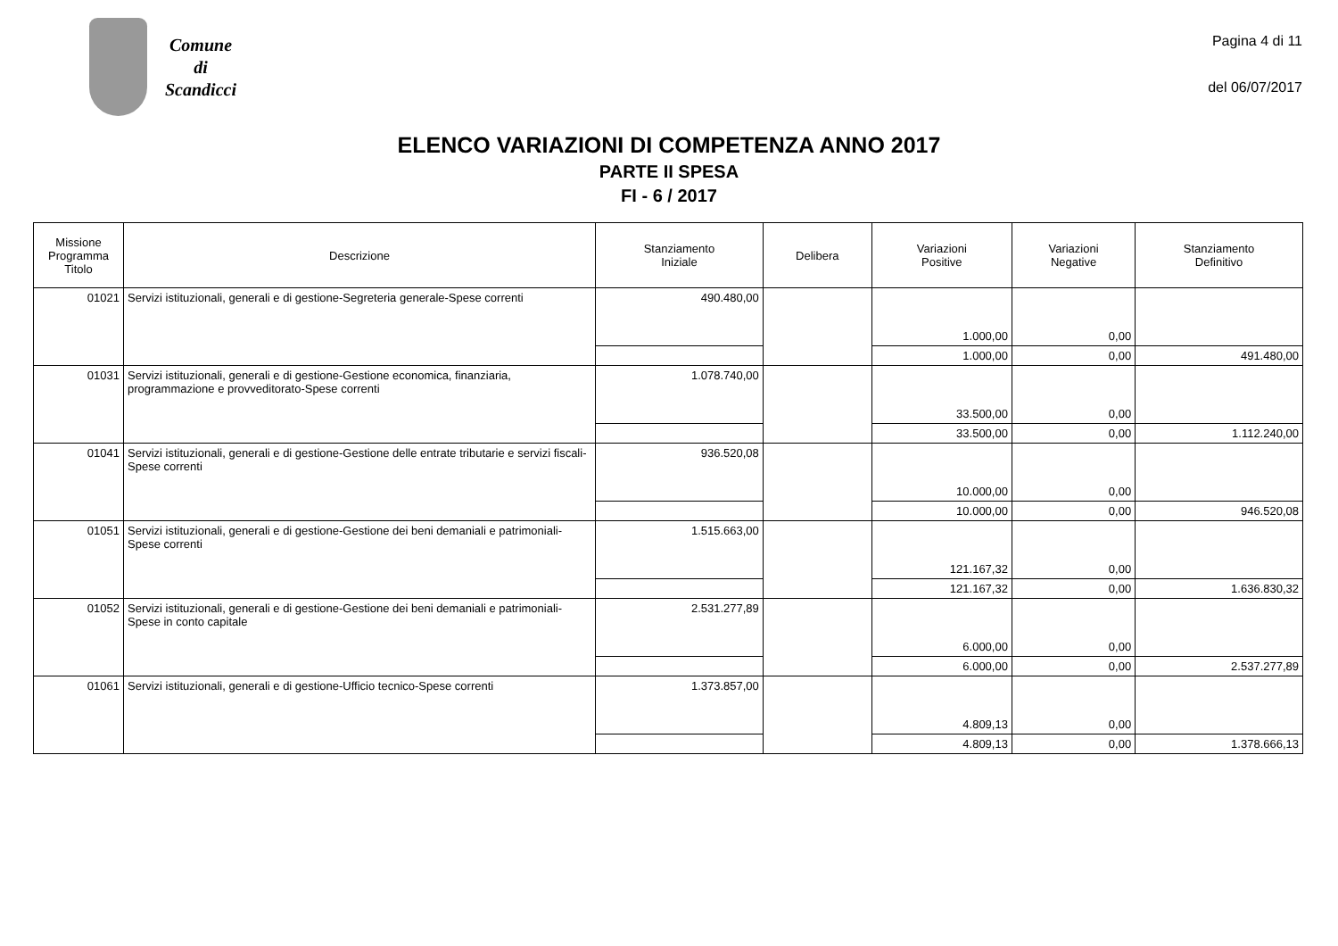Comune
di
Scandicci
Pagina 4 di 11
del 06/07/2017
ELENCO VARIAZIONI DI COMPETENZA ANNO 2017
PARTE II SPESA
FI - 6 / 2017
| Missione Programma Titolo | Descrizione | Stanziamento Iniziale | Delibera | Variazioni Positive | Variazioni Negative | Stanziamento Definitivo |
| --- | --- | --- | --- | --- | --- | --- |
| 01021 | Servizi istituzionali, generali e di gestione-Segreteria generale-Spese correnti | 490.480,00 | | 1.000,00 | 0,00 | |
| | | | | 1.000,00 | 0,00 | 491.480,00 |
| 01031 | Servizi istituzionali, generali e di gestione-Gestione economica, finanziaria, programmazione e provveditorato-Spese correnti | 1.078.740,00 | | 33.500,00 | 0,00 | |
| | | | | 33.500,00 | 0,00 | 1.112.240,00 |
| 01041 | Servizi istituzionali, generali e di gestione-Gestione delle entrate tributarie e servizi fiscali-Spese correnti | 936.520,08 | | 10.000,00 | 0,00 | |
| | | | | 10.000,00 | 0,00 | 946.520,08 |
| 01051 | Servizi istituzionali, generali e di gestione-Gestione dei beni demaniali e patrimoniali-Spese correnti | 1.515.663,00 | | 121.167,32 | 0,00 | |
| | | | | 121.167,32 | 0,00 | 1.636.830,32 |
| 01052 | Servizi istituzionali, generali e di gestione-Gestione dei beni demaniali e patrimoniali-Spese in conto capitale | 2.531.277,89 | | 6.000,00 | 0,00 | |
| | | | | 6.000,00 | 0,00 | 2.537.277,89 |
| 01061 | Servizi istituzionali, generali e di gestione-Ufficio tecnico-Spese correnti | 1.373.857,00 | | 4.809,13 | 0,00 | |
| | | | | 4.809,13 | 0,00 | 1.378.666,13 |